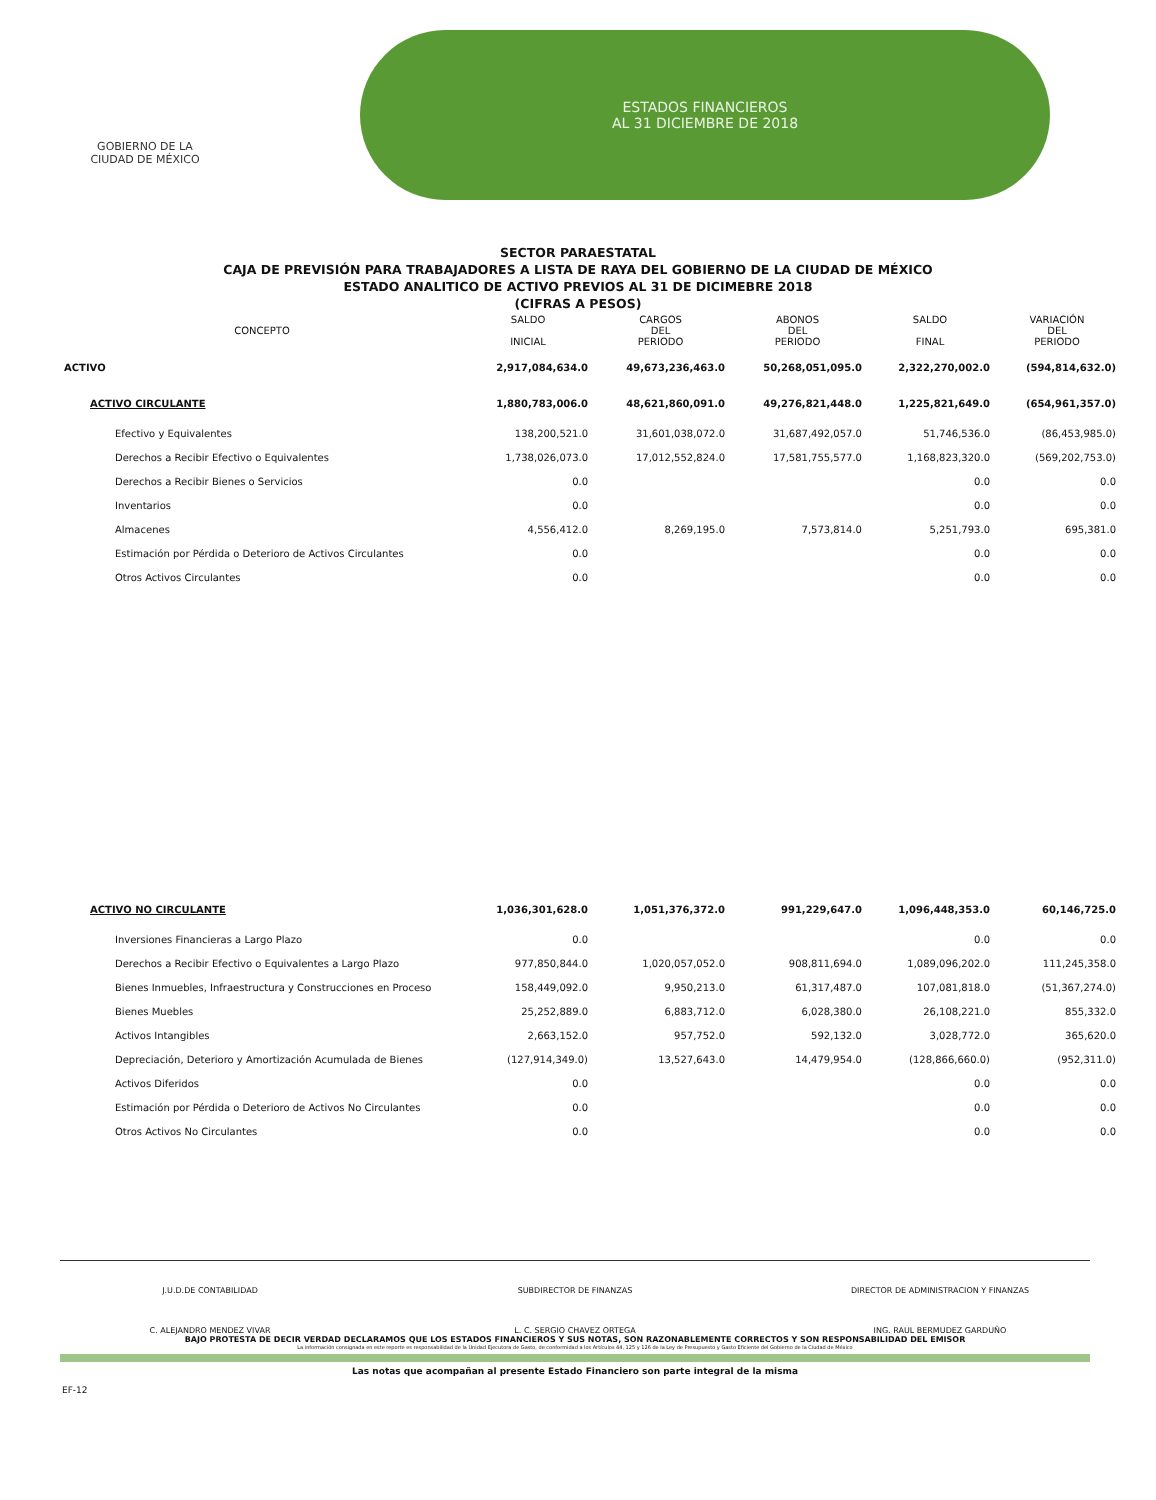GOBIERNO DE LA
CIUDAD DE MÉXICO
ESTADOS FINANCIEROS
AL 31 DICIEMBRE DE 2018
SECTOR PARAESTATAL
CAJA DE PREVISIÓN PARA TRABAJADORES A LISTA DE RAYA DEL GOBIERNO DE LA CIUDAD DE MÉXICO
ESTADO ANALITICO DE ACTIVO PREVIOS AL 31 DE DICIMEBRE 2018
(CIFRAS A PESOS)
| CONCEPTO | SALDO INICIAL | CARGOS DEL PERIODO | ABONOS DEL PERIODO | SALDO FINAL | VARIACIÓN DEL PERIODO |
| --- | --- | --- | --- | --- | --- |
| ACTIVO | 2,917,084,634.0 | 49,673,236,463.0 | 50,268,051,095.0 | 2,322,270,002.0 | (594,814,632.0) |
| ACTIVO CIRCULANTE | 1,880,783,006.0 | 48,621,860,091.0 | 49,276,821,448.0 | 1,225,821,649.0 | (654,961,357.0) |
| Efectivo y Equivalentes | 138,200,521.0 | 31,601,038,072.0 | 31,687,492,057.0 | 51,746,536.0 | (86,453,985.0) |
| Derechos a Recibir Efectivo o Equivalentes | 1,738,026,073.0 | 17,012,552,824.0 | 17,581,755,577.0 | 1,168,823,320.0 | (569,202,753.0) |
| Derechos a Recibir Bienes o Servicios | 0.0 | | | 0.0 | 0.0 |
| Inventarios | 0.0 | | | 0.0 | 0.0 |
| Almacenes | 4,556,412.0 | 8,269,195.0 | 7,573,814.0 | 5,251,793.0 | 695,381.0 |
| Estimación por Pérdida o Deterioro de Activos Circulantes | 0.0 | | | 0.0 | 0.0 |
| Otros Activos Circulantes | 0.0 | | | 0.0 | 0.0 |
| ACTIVO NO CIRCULANTE | 1,036,301,628.0 | 1,051,376,372.0 | 991,229,647.0 | 1,096,448,353.0 | 60,146,725.0 |
| Inversiones Financieras a Largo Plazo | 0.0 | | | 0.0 | 0.0 |
| Derechos a Recibir Efectivo o Equivalentes a Largo Plazo | 977,850,844.0 | 1,020,057,052.0 | 908,811,694.0 | 1,089,096,202.0 | 111,245,358.0 |
| Bienes Inmuebles, Infraestructura y Construcciones en Proceso | 158,449,092.0 | 9,950,213.0 | 61,317,487.0 | 107,081,818.0 | (51,367,274.0) |
| Bienes Muebles | 25,252,889.0 | 6,883,712.0 | 6,028,380.0 | 26,108,221.0 | 855,332.0 |
| Activos Intangibles | 2,663,152.0 | 957,752.0 | 592,132.0 | 3,028,772.0 | 365,620.0 |
| Depreciación, Deterioro y Amortización Acumulada de Bienes | (127,914,349.0) | 13,527,643.0 | 14,479,954.0 | (128,866,660.0) | (952,311.0) |
| Activos Diferidos | 0.0 | | | 0.0 | 0.0 |
| Estimación por Pérdida o Deterioro de Activos No Circulantes | 0.0 | | | 0.0 | 0.0 |
| Otros Activos No Circulantes | 0.0 | | | 0.0 | 0.0 |
J.U.D.DE CONTABILIDAD
C. ALEJANDRO MENDEZ VIVAR
SUBDIRECTOR DE FINANZAS
L. C. SERGIO CHAVEZ ORTEGA
DIRECTOR DE ADMINISTRACION Y FINANZAS
ING. RAUL BERMUDEZ GARDUÑO
BAJO PROTESTA DE DECIR VERDAD DECLARAMOS QUE LOS ESTADOS FINANCIEROS Y SUS NOTAS, SON RAZONABLEMENTE CORRECTOS Y SON RESPONSABILIDAD DEL EMISOR
La información consignada en este reporte es responsabilidad de la Unidad Ejecutora de Gasto, de conformidad a los Artículos 44, 125 y 126 de la Ley de Presupuesto y Gasto Eficiente del Gobierno de la Ciudad de México
Las notas que acompañan al presente Estado Financiero son parte integral de la misma
EF-12